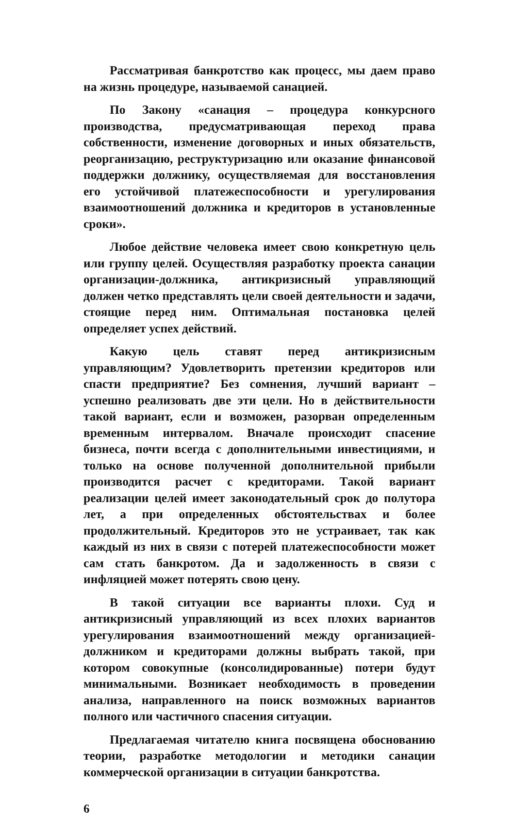Рассматривая банкротство как процесс, мы даем право на жизнь процедуре, называемой санацией.
По Закону «санация – процедура конкурсного производства, предусматривающая переход права собственности, изменение договорных и иных обязательств, реорганизацию, реструктуризацию или оказание финансовой поддержки должнику, осуществляемая для восстановления его устойчивой платежеспособности и урегулирования взаимоотношений должника и кредиторов в установленные сроки».
Любое действие человека имеет свою конкретную цель или группу целей. Осуществляя разработку проекта санации организации-должника, антикризисный управляющий должен четко представлять цели своей деятельности и задачи, стоящие перед ним. Оптимальная постановка целей определяет успех действий.
Какую цель ставят перед антикризисным управляющим? Удовлетворить претензии кредиторов или спасти предприятие? Без сомнения, лучший вариант – успешно реализовать две эти цели. Но в действительности такой вариант, если и возможен, разорван определенным временным интервалом. Вначале происходит спасение бизнеса, почти всегда с дополнительными инвестициями, и только на основе полученной дополнительной прибыли производится расчет с кредиторами. Такой вариант реализации целей имеет законодательный срок до полутора лет, а при определенных обстоятельствах и более продолжительный. Кредиторов это не устраивает, так как каждый из них в связи с потерей платежеспособности может сам стать банкротом. Да и задолженность в связи с инфляцией может потерять свою цену.
В такой ситуации все варианты плохи. Суд и антикризисный управляющий из всех плохих вариантов урегулирования взаимоотношений между организацией-должником и кредиторами должны выбрать такой, при котором совокупные (консолидированные) потери будут минимальными. Возникает необходимость в проведении анализа, направленного на поиск возможных вариантов полного или частичного спасения ситуации.
Предлагаемая читателю книга посвящена обоснованию теории, разработке методологии и методики санации коммерческой организации в ситуации банкротства.
6